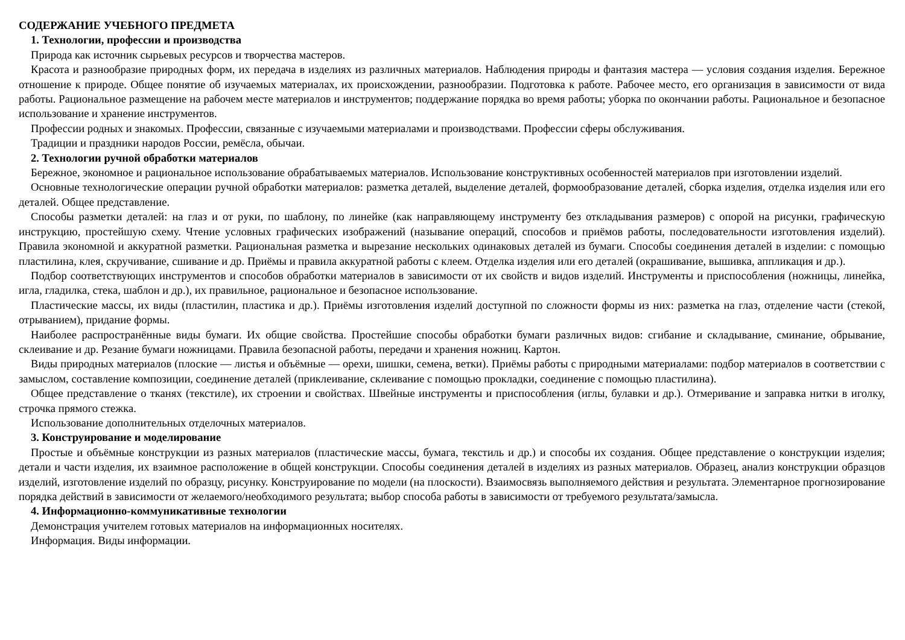СОДЕРЖАНИЕ УЧЕБНОГО ПРЕДМЕТА
1. Технологии, профессии и производства
Природа как источник сырьевых ресурсов и творчества мастеров.
Красота и разнообразие природных форм, их передача в изделиях из различных материалов. Наблюдения природы и фантазия мастера — условия создания изделия. Бережное отношение к природе. Общее понятие об изучаемых материалах, их происхождении, разнообразии. Подготовка к работе. Рабочее место, его организация в зависимости от вида работы. Рациональное размещение на рабочем месте материалов и инструментов; поддержание порядка во время работы; уборка по окончании работы. Рациональное и безопасное использование и хранение инструментов.
Профессии родных и знакомых. Профессии, связанные с изучаемыми материалами и производствами. Профессии сферы обслуживания.
Традиции и праздники народов России, ремёсла, обычаи.
2. Технологии ручной обработки материалов
Бережное, экономное и рациональное использование обрабатываемых материалов. Использование конструктивных особенностей материалов при изготовлении изделий.
Основные технологические операции ручной обработки материалов: разметка деталей, выделение деталей, формообразование деталей, сборка изделия, отделка изделия или его деталей. Общее представление.
Способы разметки деталей: на глаз и от руки, по шаблону, по линейке (как направляющему инструменту без откладывания размеров) с опорой на рисунки, графическую инструкцию, простейшую схему. Чтение условных графических изображений (называние операций, способов и приёмов работы, последовательности изготовления изделий). Правила экономной и аккуратной разметки. Рациональная разметка и вырезание нескольких одинаковых деталей из бумаги. Способы соединения деталей в изделии: с помощью пластилина, клея, скручивание, сшивание и др. Приёмы и правила аккуратной работы с клеем. Отделка изделия или его деталей (окрашивание, вышивка, аппликация и др.).
Подбор соответствующих инструментов и способов обработки материалов в зависимости от их свойств и видов изделий. Инструменты и приспособления (ножницы, линейка, игла, гладилка, стека, шаблон и др.), их правильное, рациональное и безопасное использование.
Пластические массы, их виды (пластилин, пластика и др.). Приёмы изготовления изделий доступной по сложности формы из них: разметка на глаз, отделение части (стекой, отрыванием), придание формы.
Наиболее распространённые виды бумаги. Их общие свойства. Простейшие способы обработки бумаги различных видов: сгибание и складывание, сминание, обрывание, склеивание и др. Резание бумаги ножницами. Правила безопасной работы, передачи и хранения ножниц. Картон.
Виды природных материалов (плоские — листья и объёмные — орехи, шишки, семена, ветки). Приёмы работы с природными материалами: подбор материалов в соответствии с замыслом, составление композиции, соединение деталей (приклеивание, склеивание с помощью прокладки, соединение с помощью пластилина).
Общее представление о тканях (текстиле), их строении и свойствах. Швейные инструменты и приспособления (иглы, булавки и др.). Отмеривание и заправка нитки в иголку, строчка прямого стежка.
Использование дополнительных отделочных материалов.
3. Конструирование и моделирование
Простые и объёмные конструкции из разных материалов (пластические массы, бумага, текстиль и др.) и способы их создания. Общее представление о конструкции изделия; детали и части изделия, их взаимное расположение в общей конструкции. Способы соединения деталей в изделиях из разных материалов. Образец, анализ конструкции образцов изделий, изготовление изделий по образцу, рисунку. Конструирование по модели (на плоскости). Взаимосвязь выполняемого действия и результата. Элементарное прогнозирование порядка действий в зависимости от желаемого/необходимого результата; выбор способа работы в зависимости от требуемого результата/замысла.
4. Информационно-коммуникативные технологии
Демонстрация учителем готовых материалов на информационных носителях.
Информация. Виды информации.